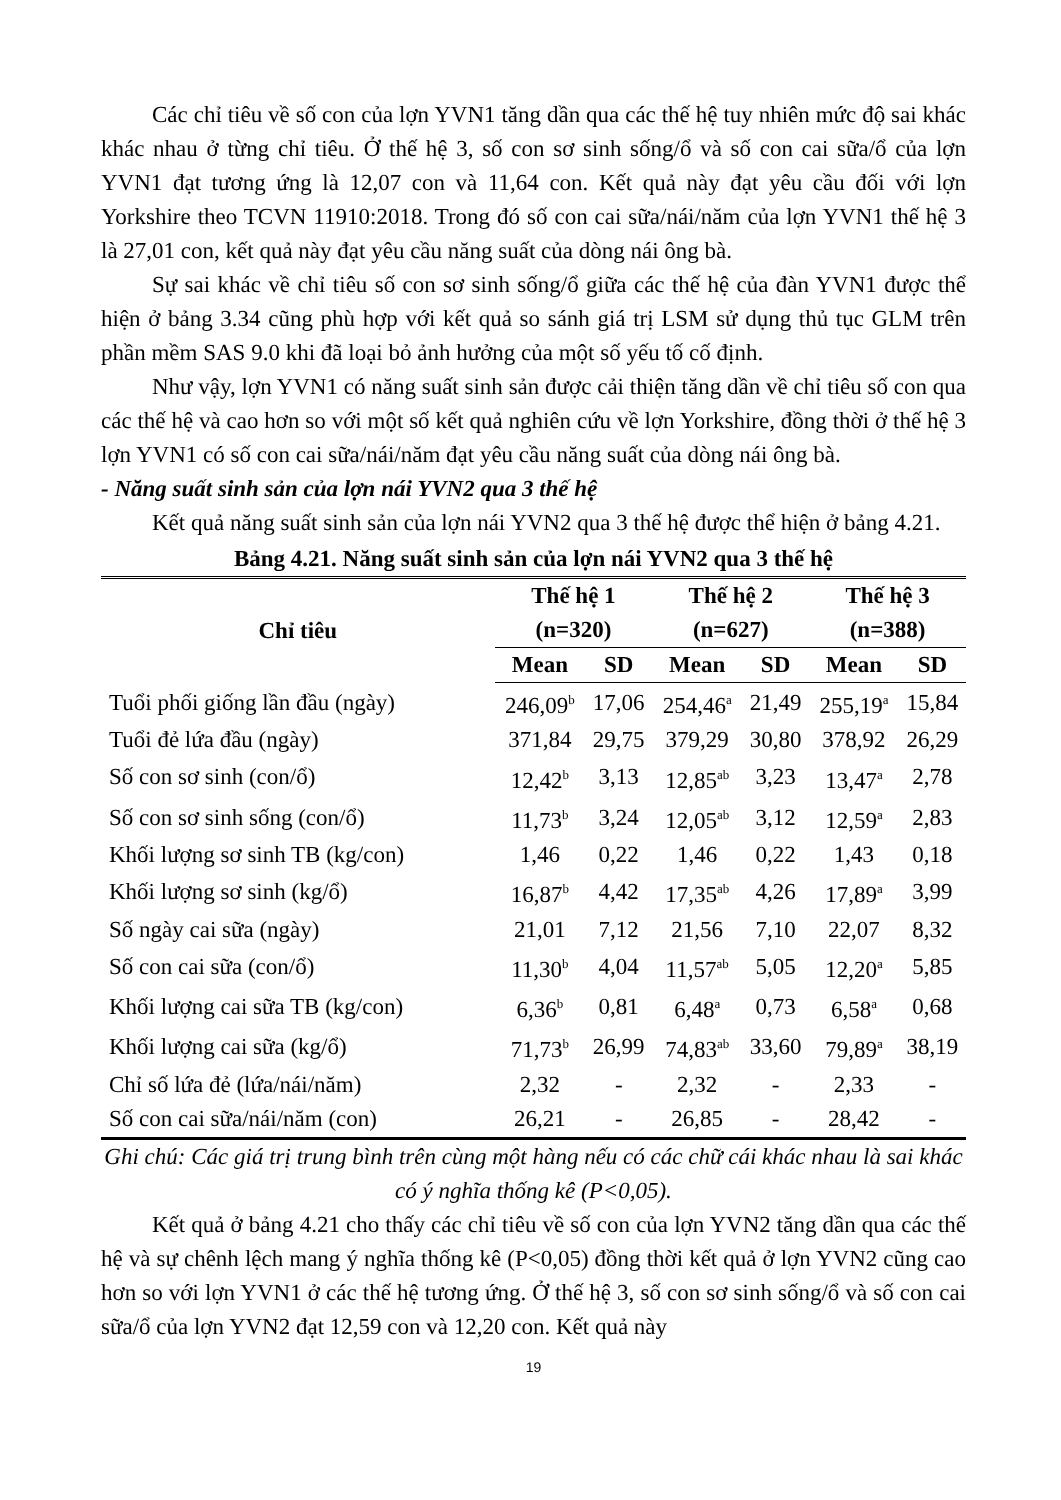Các chỉ tiêu về số con của lợn YVN1 tăng dần qua các thế hệ tuy nhiên mức độ sai khác khác nhau ở từng chỉ tiêu. Ở thế hệ 3, số con sơ sinh sống/ổ và số con cai sữa/ổ của lợn YVN1 đạt tương ứng là 12,07 con và 11,64 con. Kết quả này đạt yêu cầu đối với lợn Yorkshire theo TCVN 11910:2018. Trong đó số con cai sữa/nái/năm của lợn YVN1 thế hệ 3 là 27,01 con, kết quả này đạt yêu cầu năng suất của dòng nái ông bà.
Sự sai khác về chỉ tiêu số con sơ sinh sống/ổ giữa các thế hệ của đàn YVN1 được thể hiện ở bảng 3.34 cũng phù hợp với kết quả so sánh giá trị LSM sử dụng thủ tục GLM trên phần mềm SAS 9.0 khi đã loại bỏ ảnh hưởng của một số yếu tố cố định.
Như vậy, lợn YVN1 có năng suất sinh sản được cải thiện tăng dần về chỉ tiêu số con qua các thế hệ và cao hơn so với một số kết quả nghiên cứu về lợn Yorkshire, đồng thời ở thế hệ 3 lợn YVN1 có số con cai sữa/nái/năm đạt yêu cầu năng suất của dòng nái ông bà.
- Năng suất sinh sản của lợn nái YVN2 qua 3 thế hệ
Kết quả năng suất sinh sản của lợn nái YVN2 qua 3 thế hệ được thể hiện ở bảng 4.21.
Bảng 4.21. Năng suất sinh sản của lợn nái YVN2 qua 3 thế hệ
| Chỉ tiêu | Thế hệ 1 (n=320) | | Thế hệ 2 (n=627) | | Thế hệ 3 (n=388) | |
| --- | --- | --- | --- | --- | --- | --- |
| | Mean | SD | Mean | SD | Mean | SD |
| Tuổi phối giống lần đầu (ngày) | 246,09<sup>b</sup> | 17,06 | 254,46<sup>a</sup> | 21,49 | 255,19<sup>a</sup> | 15,84 |
| Tuổi đẻ lứa đầu (ngày) | 371,84 | 29,75 | 379,29 | 30,80 | 378,92 | 26,29 |
| Số con sơ sinh (con/ổ) | 12,42<sup>b</sup> | 3,13 | 12,85<sup>ab</sup> | 3,23 | 13,47<sup>a</sup> | 2,78 |
| Số con sơ sinh sống (con/ổ) | 11,73<sup>b</sup> | 3,24 | 12,05<sup>ab</sup> | 3,12 | 12,59<sup>a</sup> | 2,83 |
| Khối lượng sơ sinh TB (kg/con) | 1,46 | 0,22 | 1,46 | 0,22 | 1,43 | 0,18 |
| Khối lượng sơ sinh (kg/ổ) | 16,87<sup>b</sup> | 4,42 | 17,35<sup>ab</sup> | 4,26 | 17,89<sup>a</sup> | 3,99 |
| Số ngày cai sữa (ngày) | 21,01 | 7,12 | 21,56 | 7,10 | 22,07 | 8,32 |
| Số con cai sữa (con/ổ) | 11,30<sup>b</sup> | 4,04 | 11,57<sup>ab</sup> | 5,05 | 12,20<sup>a</sup> | 5,85 |
| Khối lượng cai sữa TB (kg/con) | 6,36<sup>b</sup> | 0,81 | 6,48<sup>a</sup> | 0,73 | 6,58<sup>a</sup> | 0,68 |
| Khối lượng cai sữa (kg/ổ) | 71,73<sup>b</sup> | 26,99 | 74,83<sup>ab</sup> | 33,60 | 79,89<sup>a</sup> | 38,19 |
| Chỉ số lứa đẻ (lứa/nái/năm) | 2,32 | - | 2,32 | - | 2,33 | - |
| Số con cai sữa/nái/năm (con) | 26,21 | - | 26,85 | - | 28,42 | - |
Ghi chú: Các giá trị trung bình trên cùng một hàng nếu có các chữ cái khác nhau là sai khác có ý nghĩa thống kê (P<0,05).
Kết quả ở bảng 4.21 cho thấy các chỉ tiêu về số con của lợn YVN2 tăng dần qua các thế hệ và sự chênh lệch mang ý nghĩa thống kê (P<0,05) đồng thời kết quả ở lợn YVN2 cũng cao hơn so với lợn YVN1 ở các thế hệ tương ứng. Ở thế hệ 3, số con sơ sinh sống/ổ và số con cai sữa/ổ của lợn YVN2 đạt 12,59 con và 12,20 con. Kết quả này
19